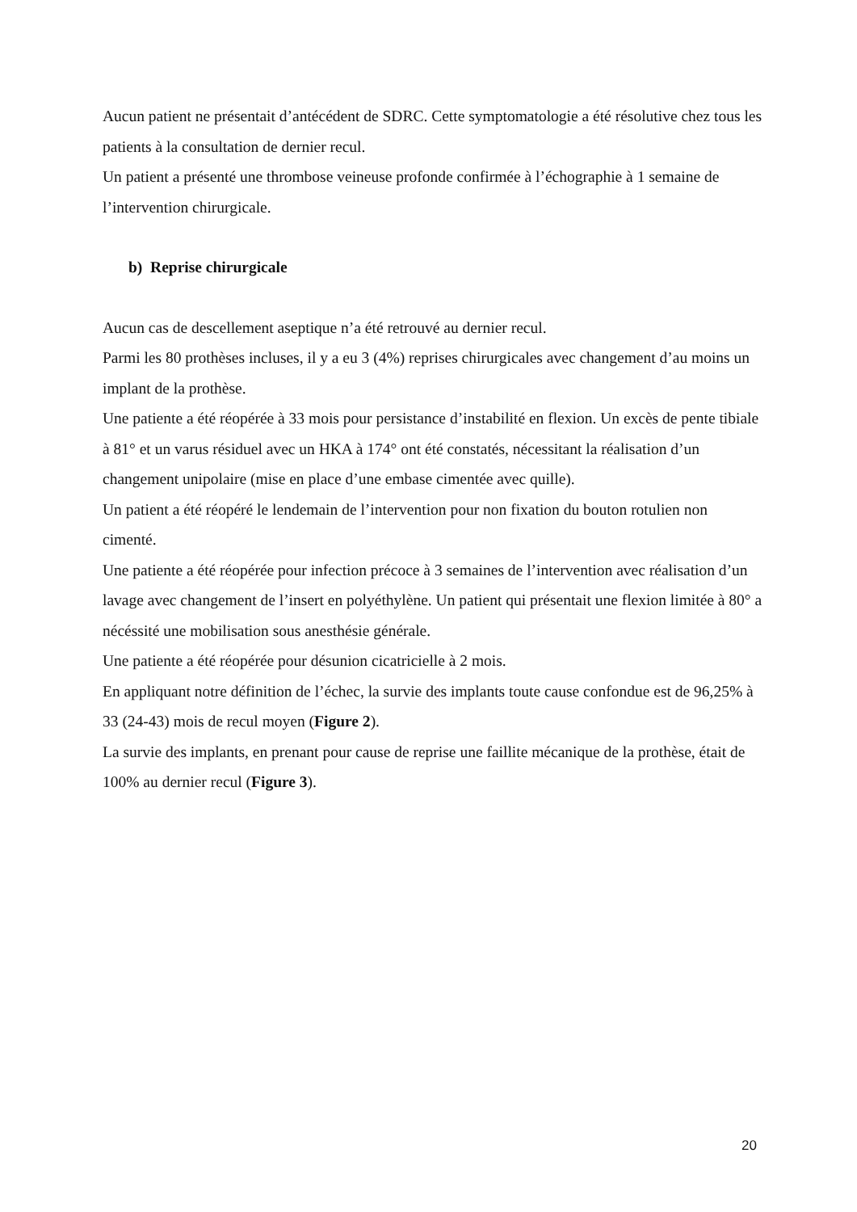Aucun patient ne présentait d’antécédent de SDRC. Cette symptomatologie a été résolutive chez tous les patients à la consultation de dernier recul.
Un patient a présenté une thrombose veineuse profonde confirmée à l’échographie à 1 semaine de l’intervention chirurgicale.
b) Reprise chirurgicale
Aucun cas de descellement aseptique n’a été retrouvé au dernier recul.
Parmi les 80 prothèses incluses, il y a eu 3 (4%) reprises chirurgicales avec changement d’au moins un implant de la prothèse.
Une patiente a été réopérée à 33 mois pour persistance d’instabilité en flexion. Un excès de pente tibiale à 81° et un varus résiduel avec un HKA à 174° ont été constatés, nécessitant la réalisation d’un changement unipolaire (mise en place d’une embase cimentée avec quille).
Un patient a été réopéré le lendemain de l’intervention pour non fixation du bouton rotulien non cimenté.
Une patiente a été réopérée pour infection précoce à 3 semaines de l’intervention avec réalisation d’un lavage avec changement de l’insert en polyéthylène. Un patient qui présentait une flexion limitée à 80° a nécéssité une mobilisation sous anesthésie générale.
Une patiente a été réopérée pour désunion cicatricielle à 2 mois.
En appliquant notre définition de l’échec, la survie des implants toute cause confondue est de 96,25% à 33 (24-43) mois de recul moyen (Figure 2).
La survie des implants, en prenant pour cause de reprise une faillite mécanique de la prothèse, était de 100% au dernier recul (Figure 3).
20